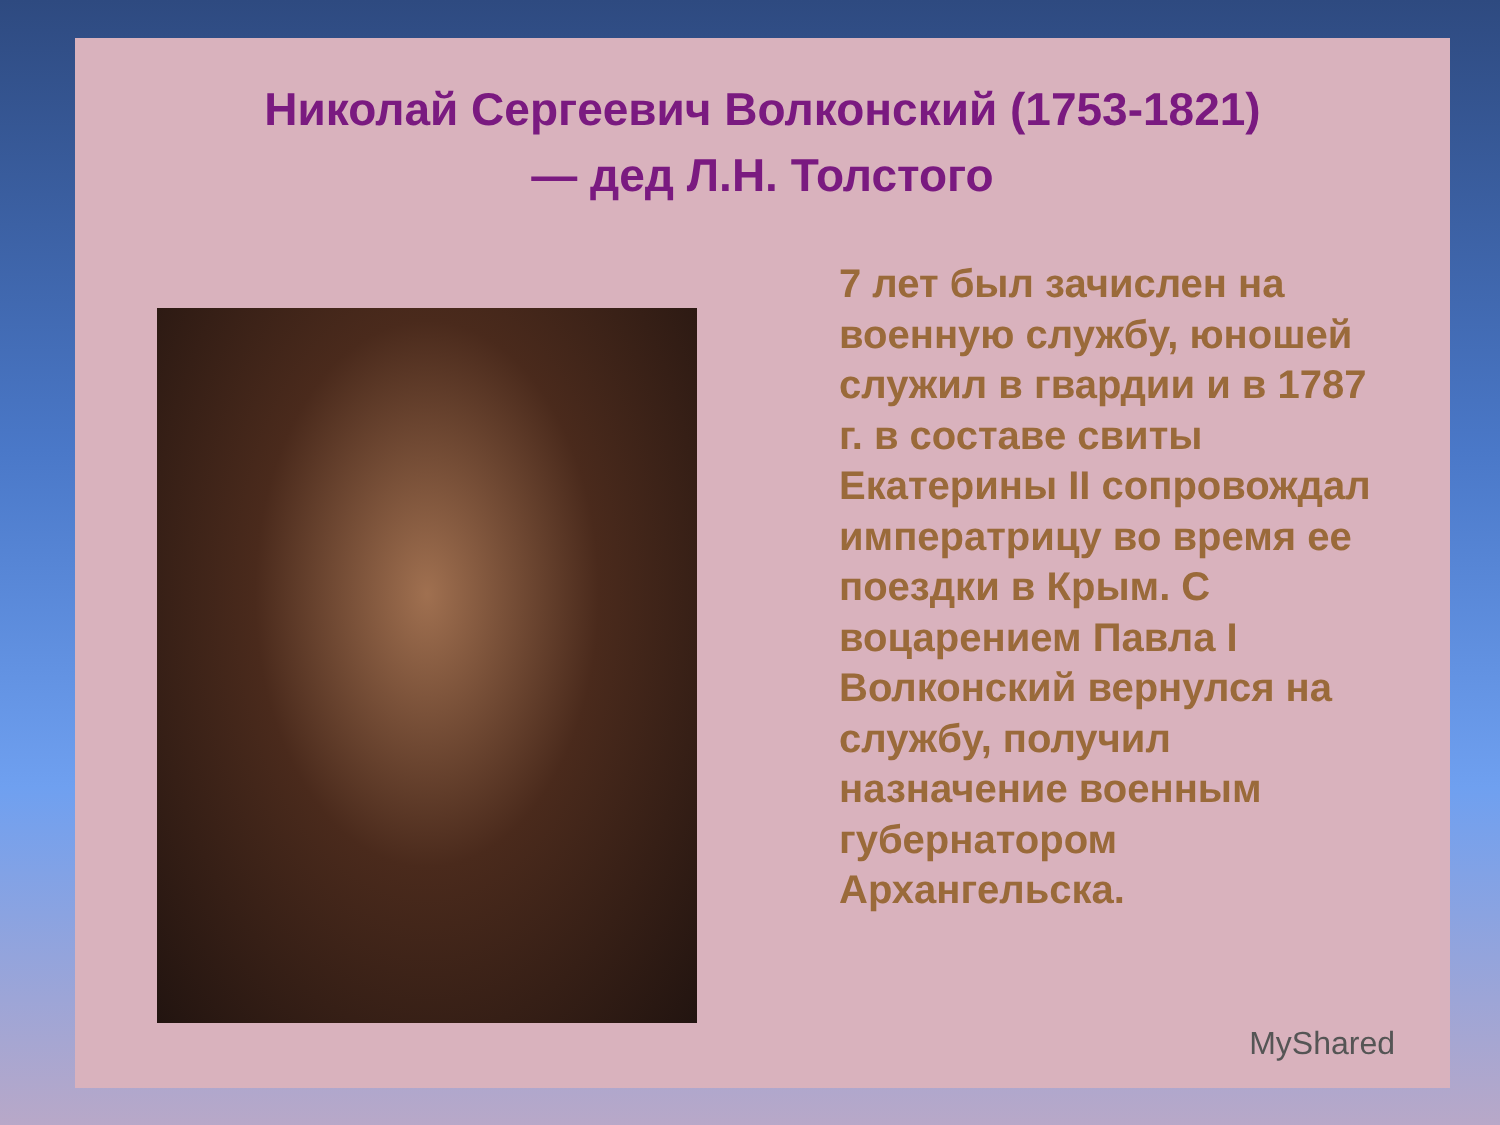Николай Сергеевич Волконский (1753-1821)
— дед Л.Н. Толстого
7 лет был зачислен на военную службу, юношей служил в гвардии и в 1787 г. в составе свиты Екатерины II сопровождал императрицу во время ее поездки в Крым. С воцарением Павла I Волконский вернулся на службу, получил назначение военным губернатором Архангельска.
MyShared